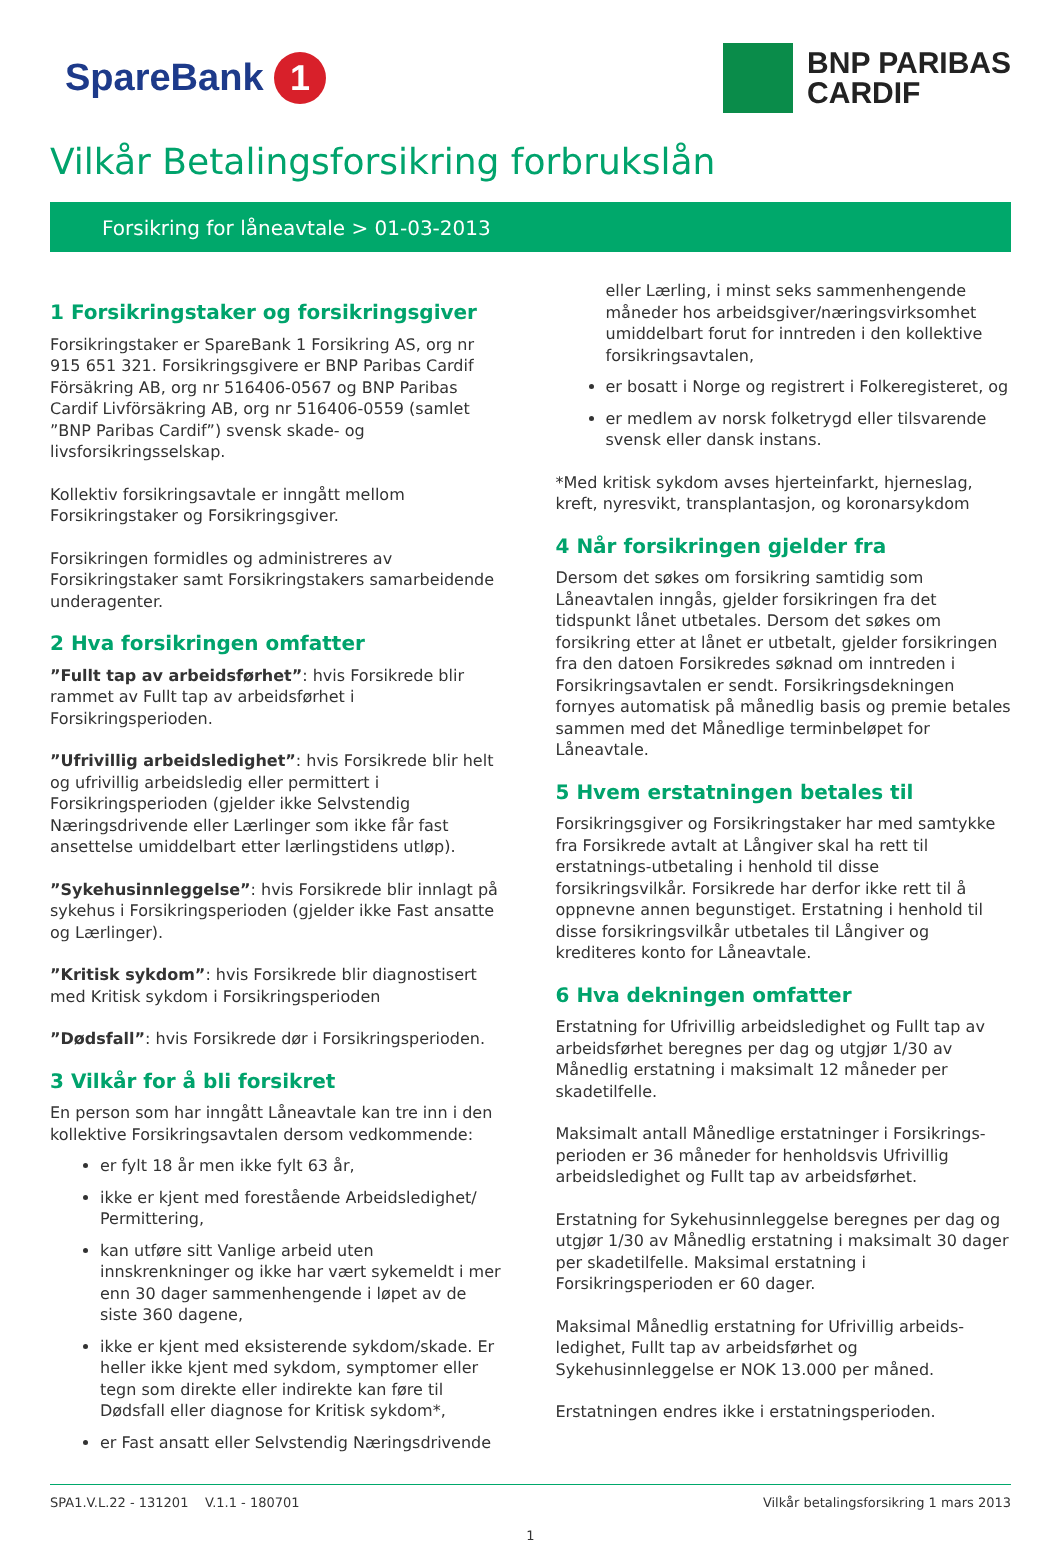SpareBank 1
BNP PARIBAS
CARDIF
Vilkår Betalingsforsikring forbrukslån
Forsikring for låneavtale > 01-03-2013
1 Forsikringstaker og forsikringsgiver
Forsikringstaker er SpareBank 1 Forsikring AS, org nr 915 651 321. Forsikringsgivere er BNP Paribas Cardif Försäkring AB, org nr 516406-0567 og BNP Paribas Cardif Livförsäkring AB, org nr 516406-0559 (samlet ”BNP Paribas Cardif”) svensk skade- og livsforsikringsselskap.
Kollektiv forsikringsavtale er inngått mellom Forsikringstaker og Forsikringsgiver.
Forsikringen formidles og administreres av Forsikringstaker samt Forsikringstakers samarbeidende underagenter.
2 Hva forsikringen omfatter
”Fullt tap av arbeidsførhet”: hvis Forsikrede blir rammet av Fullt tap av arbeidsførhet i Forsikringsperioden.
”Ufrivillig arbeidsledighet”: hvis Forsikrede blir helt og ufrivillig arbeidsledig eller permittert i Forsikringsperioden (gjelder ikke Selvstendig Næringsdrivende eller Lærlinger som ikke får fast ansettelse umiddelbart etter lærlingstidens utløp).
”Sykehusinnleggelse”: hvis Forsikrede blir innlagt på sykehus i Forsikringsperioden (gjelder ikke Fast ansatte og Lærlinger).
”Kritisk sykdom”: hvis Forsikrede blir diagnostisert med Kritisk sykdom i Forsikringsperioden
”Dødsfall”: hvis Forsikrede dør i Forsikringsperioden.
3 Vilkår for å bli forsikret
En person som har inngått Låneavtale kan tre inn i den kollektive Forsikringsavtalen dersom vedkommende:
er fylt 18 år men ikke fylt 63 år,
ikke er kjent med forestående Arbeidsledighet/ Permittering,
kan utføre sitt Vanlige arbeid uten innskrenkninger og ikke har vært sykemeldt i mer enn 30 dager sammenhengende i løpet av de siste 360 dagene,
ikke er kjent med eksisterende sykdom/skade. Er heller ikke kjent med sykdom, symptomer eller tegn som direkte eller indirekte kan føre til Dødsfall eller diagnose for Kritisk sykdom*,
er Fast ansatt eller Selvstendig Næringsdrivende
eller Lærling, i minst seks sammenhengende måneder hos arbeidsgiver/næringsvirksomhet umiddelbart forut for inntreden i den kollektive forsikringsavtalen,
er bosatt i Norge og registrert i Folkeregisteret, og
er medlem av norsk folketrygd eller tilsvarende svensk eller dansk instans.
*Med kritisk sykdom avses hjerteinfarkt, hjerneslag, kreft, nyresvikt, transplantasjon, og koronarsykdom
4 Når forsikringen gjelder fra
Dersom det søkes om forsikring samtidig som Låneavtalen inngås, gjelder forsikringen fra det tidspunkt lånet utbetales. Dersom det søkes om forsikring etter at lånet er utbetalt, gjelder forsikringen fra den datoen Forsikredes søknad om inntreden i Forsikringsavtalen er sendt. Forsikringsdekningen fornyes automatisk på månedlig basis og premie betales sammen med det Månedlige terminbeløpet for Låneavtale.
5 Hvem erstatningen betales til
Forsikringsgiver og Forsikringstaker har med samtykke fra Forsikrede avtalt at Långiver skal ha rett til erstatnings-utbetaling i henhold til disse forsikringsvilkår. Forsikrede har derfor ikke rett til å oppnevne annen begunstiget. Erstatning i henhold til disse forsikringsvilkår utbetales til Långiver og krediteres konto for Låneavtale.
6 Hva dekningen omfatter
Erstatning for Ufrivillig arbeidsledighet og Fullt tap av arbeidsførhet beregnes per dag og utgjør 1/30 av Månedlig erstatning i maksimalt 12 måneder per skadetilfelle.
Maksimalt antall Månedlige erstatninger i Forsikrings-perioden er 36 måneder for henholdsvis Ufrivillig arbeidsledighet og Fullt tap av arbeidsførhet.
Erstatning for Sykehusinnleggelse beregnes per dag og utgjør 1/30 av Månedlig erstatning i maksimalt 30 dager per skadetilfelle. Maksimal erstatning i Forsikringsperioden er 60 dager.
Maksimal Månedlig erstatning for Ufrivillig arbeids-ledighet, Fullt tap av arbeidsførhet og Sykehusinnleggelse er NOK 13.000 per måned.
Erstatningen endres ikke i erstatningsperioden.
SPA1.V.L.22 - 131201 V.1.1 - 180701 Vilkår betalingsforsikring 1 mars 2013
1